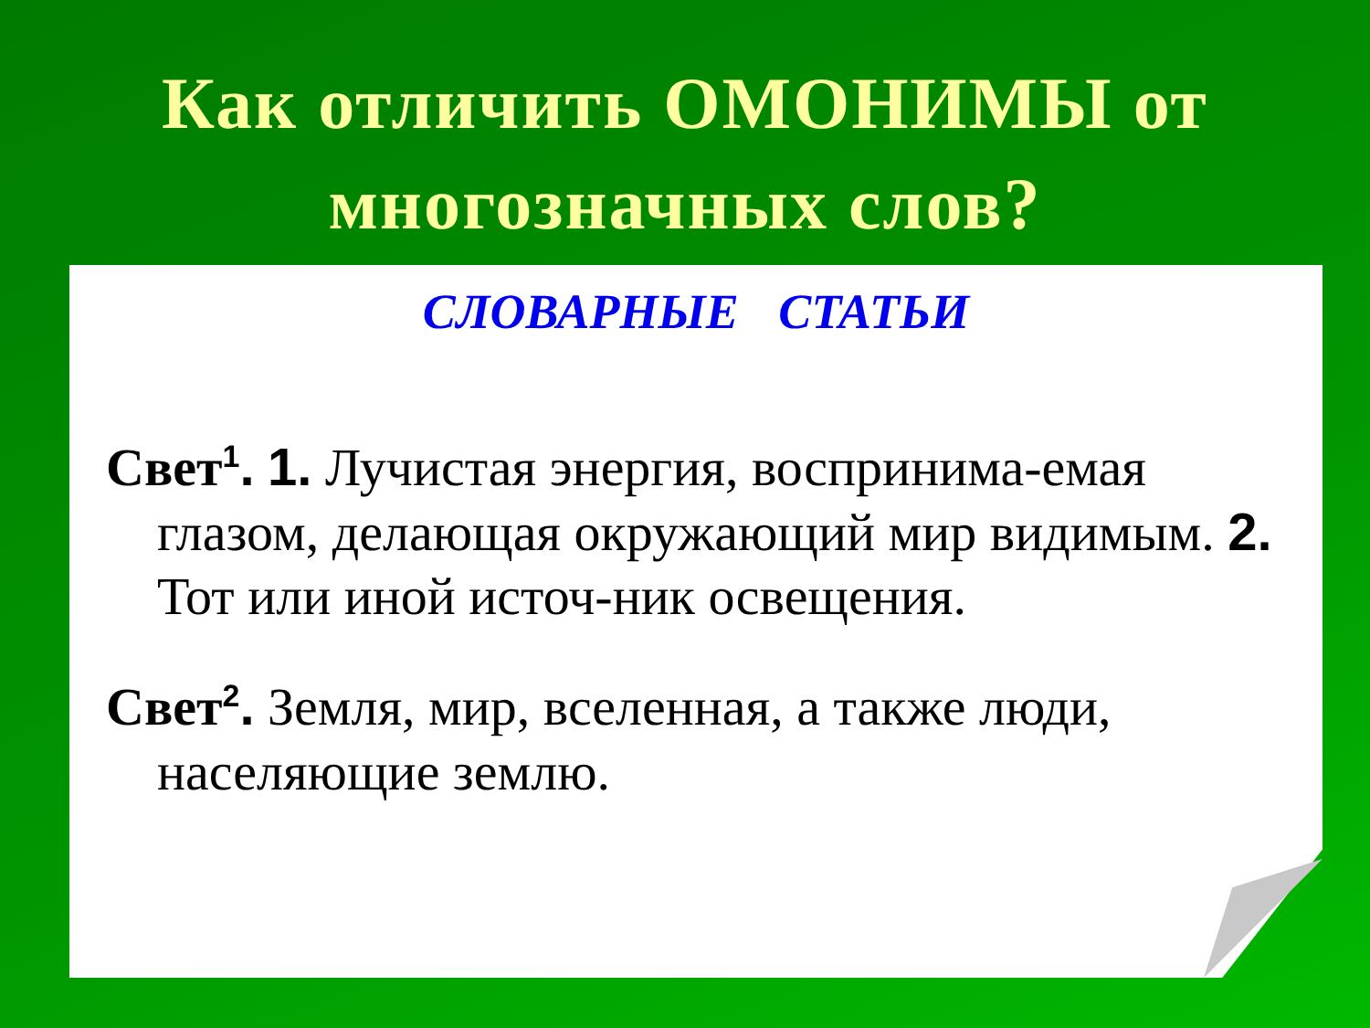Как отличить ОМОНИМЫ от
многозначных слов?
СЛОВАРНЫЕ СТАТЬИ
Свет<sup>1</sup>. 1. Лучистая энергия, воспринима-емая глазом, делающая окружающий мир видимым. 2. Тот или иной источ-ник освещения.
Свет<sup>2</sup>. Земля, мир, вселенная, а также люди, населяющие землю.